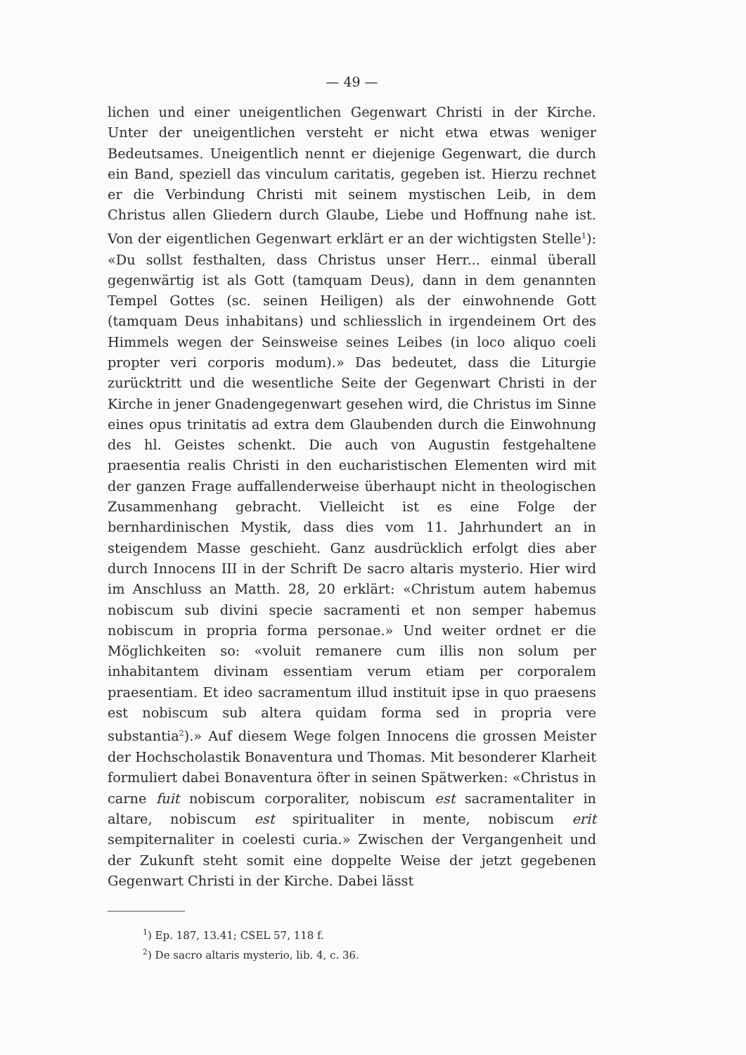— 49 —
lichen und einer uneigentlichen Gegenwart Christi in der Kirche. Unter der uneigentlichen versteht er nicht etwa etwas weniger Bedeutsames. Uneigentlich nennt er diejenige Gegenwart, die durch ein Band, speziell das vinculum caritatis, gegeben ist. Hierzu rechnet er die Verbindung Christi mit seinem mystischen Leib, in dem Christus allen Gliedern durch Glaube, Liebe und Hoffnung nahe ist. Von der eigentlichen Gegenwart erklärt er an der wichtigsten Stelle<sup>1</sup>): «Du sollst festhalten, dass Christus unser Herr... einmal überall gegenwärtig ist als Gott (tamquam Deus), dann in dem genannten Tempel Gottes (sc. seinen Heiligen) als der einwohnende Gott (tamquam Deus inhabitans) und schliesslich in irgendeinem Ort des Himmels wegen der Seinsweise seines Leibes (in loco aliquo coeli propter veri corporis modum).» Das bedeutet, dass die Liturgie zurücktritt und die wesentliche Seite der Gegenwart Christi in der Kirche in jener Gnadengegenwart gesehen wird, die Christus im Sinne eines opus trinitatis ad extra dem Glaubenden durch die Einwohnung des hl. Geistes schenkt. Die auch von Augustin festgehaltene praesentia realis Christi in den eucharistischen Elementen wird mit der ganzen Frage auffallenderweise überhaupt nicht in theologischen Zusammenhang gebracht. Vielleicht ist es eine Folge der bernhardinischen Mystik, dass dies vom 11. Jahrhundert an in steigendem Masse geschieht. Ganz ausdrücklich erfolgt dies aber durch Innocens III in der Schrift De sacro altaris mysterio. Hier wird im Anschluss an Matth. 28, 20 erklärt: «Christum autem habemus nobiscum sub divini specie sacramenti et non semper habemus nobiscum in propria forma personae.» Und weiter ordnet er die Möglichkeiten so: «voluit remanere cum illis non solum per inhabitantem divinam essentiam verum etiam per corporalem praesentiam. Et ideo sacramentum illud instituit ipse in quo praesens est nobiscum sub altera quidam forma sed in propria vere substantia<sup>2</sup>).» Auf diesem Wege folgen Innocens die grossen Meister der Hochscholastik Bonaventura und Thomas. Mit besonderer Klarheit formuliert dabei Bonaventura öfter in seinen Spätwerken: «Christus in carne fuit nobiscum corporaliter, nobiscum est sacramentaliter in altare, nobiscum est spiritualiter in mente, nobiscum erit sempiternaliter in coelesti curia.» Zwischen der Vergangenheit und der Zukunft steht somit eine doppelte Weise der jetzt gegebenen Gegenwart Christi in der Kirche. Dabei lässt
<sup>1</sup>) Ep. 187, 13.41; CSEL 57, 118 f.
<sup>2</sup>) De sacro altaris mysterio, lib. 4, c. 36.